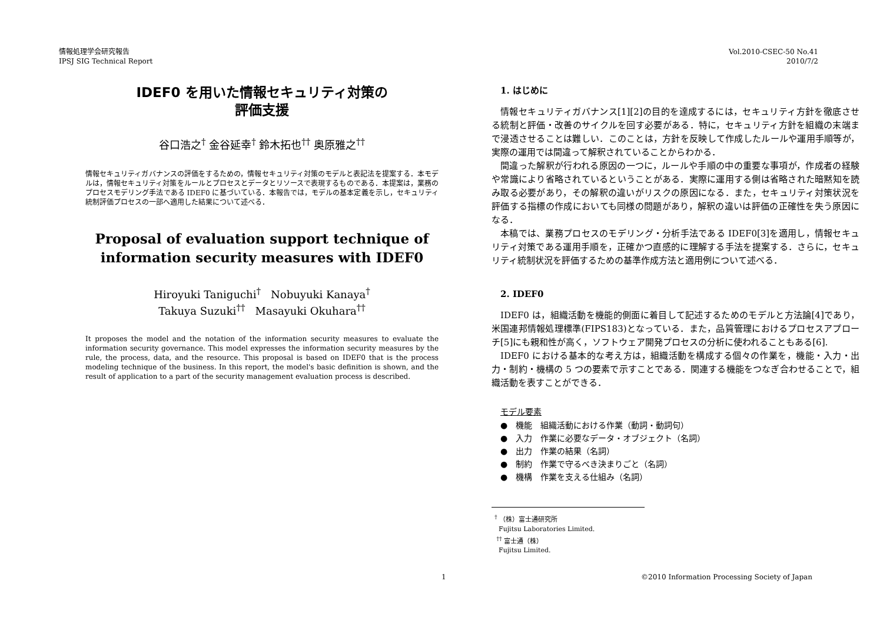情報処理学会研究報告
IPSJ SIG Technical Report
Vol.2010-CSEC-50 No.41
2010/7/2
IDEF0 を用いた情報セキュリティ対策の
評価支援
谷口浩之<sup>†</sup> 金谷延幸<sup>†</sup> 鈴木拓也<sup>††</sup> 奥原雅之<sup>††</sup>
情報セキュリティガバナンスの評価をするための，情報セキュリティ対策のモデルと表記法を提案する．本モデルは，情報セキュリティ対策をルールとプロセスとデータとリソースで表現するものである．本提案は，業務のプロセスモデリング手法である IDEF0 に基づいている．本報告では，モデルの基本定義を示し，セキュリティ統制評価プロセスの一部へ適用した結果について述べる．
Proposal of evaluation support technique of information security measures with IDEF0
Hiroyuki Taniguchi<sup>†</sup> Nobuyuki Kanaya<sup>†</sup>
Takuya Suzuki<sup>††</sup> Masayuki Okuhara<sup>††</sup>
It proposes the model and the notation of the information security measures to evaluate the information security governance. This model expresses the information security measures by the rule, the process, data, and the resource. This proposal is based on IDEF0 that is the process modeling technique of the business. In this report, the model's basic definition is shown, and the result of application to a part of the security management evaluation process is described.
1. はじめに
情報セキュリティガバナンス[1][2]の目的を達成するには，セキュリティ方針を徹底させる統制と評価・改善のサイクルを回す必要がある．特に，セキュリティ方針を組織の末端まで浸透させることは難しい．このことは，方針を反映して作成したルールや運用手順等が，実際の運用では間違って解釈されていることからわかる．
間違った解釈が行われる原因の一つに，ルールや手順の中の重要な事項が，作成者の経験や常識により省略されているということがある．実際に運用する側は省略された暗黙知を読み取る必要があり，その解釈の違いがリスクの原因になる．また，セキュリティ対策状況を評価する指標の作成においても同様の問題があり，解釈の違いは評価の正確性を失う原因になる．
本稿では、業務プロセスのモデリング・分析手法である IDEF0[3]を適用し，情報セキュリティ対策である運用手順を，正確かつ直感的に理解する手法を提案する．さらに，セキュリティ統制状況を評価するための基準作成方法と適用例について述べる．
2. IDEF0
IDEF0 は，組織活動を機能的側面に着目して記述するためのモデルと方法論[4]であり，米国連邦情報処理標準(FIPS183)となっている．また，品質管理におけるプロセスアプローチ[5]にも親和性が高く，ソフトウェア開発プロセスの分析に使われることもある[6].
IDEF0 における基本的な考え方は，組織活動を構成する個々の作業を，機能・入力・出力・制約・機構の 5 つの要素で示すことである．関連する機能をつなぎ合わせることで，組織活動を表すことができる．
モデル要素
●　機能　組織活動における作業（動詞・動詞句）
●　入力　作業に必要なデータ・オブジェクト（名詞）
●　出力　作業の結果（名詞）
●　制約　作業で守るべき決まりごと（名詞）
●　機構　作業を支える仕組み（名詞）
<sup>†</sup> （株）富士通研究所
Fujitsu Laboratories Limited.
<sup>††</sup> 富士通（株）
Fujitsu Limited.
1 ©2010 Information Processing Society of Japan